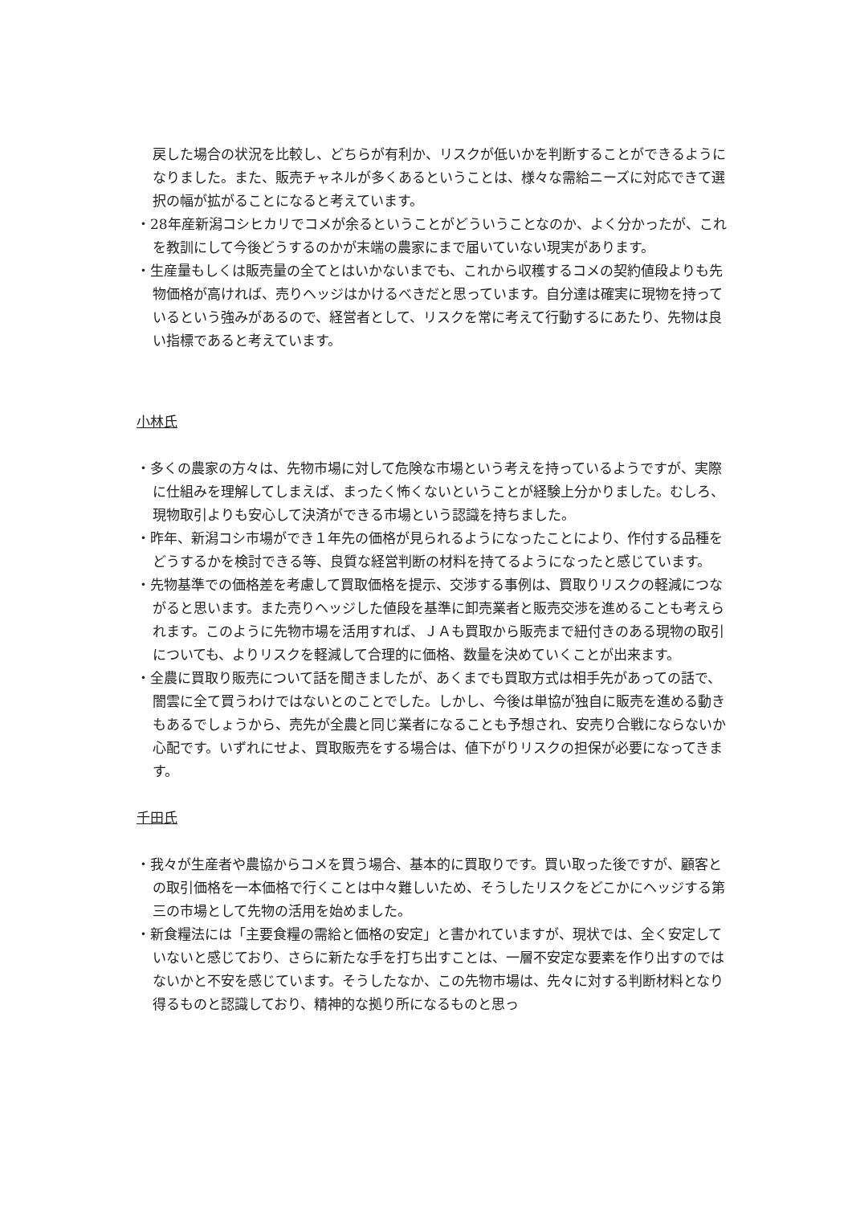戻した場合の状況を比較し、どちらが有利か、リスクが低いかを判断することができるようになりました。また、販売チャネルが多くあるということは、様々な需給ニーズに対応できて選択の幅が拡がることになると考えています。
・28年産新潟コシヒカリでコメが余るということがどういうことなのか、よく分かったが、これを教訓にして今後どうするのかが末端の農家にまで届いていない現実があります。
・生産量もしくは販売量の全てとはいかないまでも、これから収穫するコメの契約値段よりも先物価格が高ければ、売りヘッジはかけるべきだと思っています。自分達は確実に現物を持っているという強みがあるので、経営者として、リスクを常に考えて行動するにあたり、先物は良い指標であると考えています。
小林氏
・多くの農家の方々は、先物市場に対して危険な市場という考えを持っているようですが、実際に仕組みを理解してしまえば、まったく怖くないということが経験上分かりました。むしろ、現物取引よりも安心して決済ができる市場という認識を持ちました。
・昨年、新潟コシ市場ができ１年先の価格が見られるようになったことにより、作付する品種をどうするかを検討できる等、良質な経営判断の材料を持てるようになったと感じています。
・先物基準での価格差を考慮して買取価格を提示、交渉する事例は、買取りリスクの軽減につながると思います。また売りヘッジした値段を基準に卸売業者と販売交渉を進めることも考えられます。このように先物市場を活用すれば、ＪＡも買取から販売まで紐付きのある現物の取引についても、よりリスクを軽減して合理的に価格、数量を決めていくことが出来ます。
・全農に買取り販売について話を聞きましたが、あくまでも買取方式は相手先があっての話で、闇雲に全て買うわけではないとのことでした。しかし、今後は単協が独自に販売を進める動きもあるでしょうから、売先が全農と同じ業者になることも予想され、安売り合戦にならないか心配です。いずれにせよ、買取販売をする場合は、値下がりリスクの担保が必要になってきます。
千田氏
・我々が生産者や農協からコメを買う場合、基本的に買取りです。買い取った後ですが、顧客との取引価格を一本価格で行くことは中々難しいため、そうしたリスクをどこかにヘッジする第三の市場として先物の活用を始めました。
・新食糧法には「主要食糧の需給と価格の安定」と書かれていますが、現状では、全く安定していないと感じており、さらに新たな手を打ち出すことは、一層不安定な要素を作り出すのではないかと不安を感じています。そうしたなか、この先物市場は、先々に対する判断材料となり得るものと認識しており、精神的な拠り所になるものと思っ